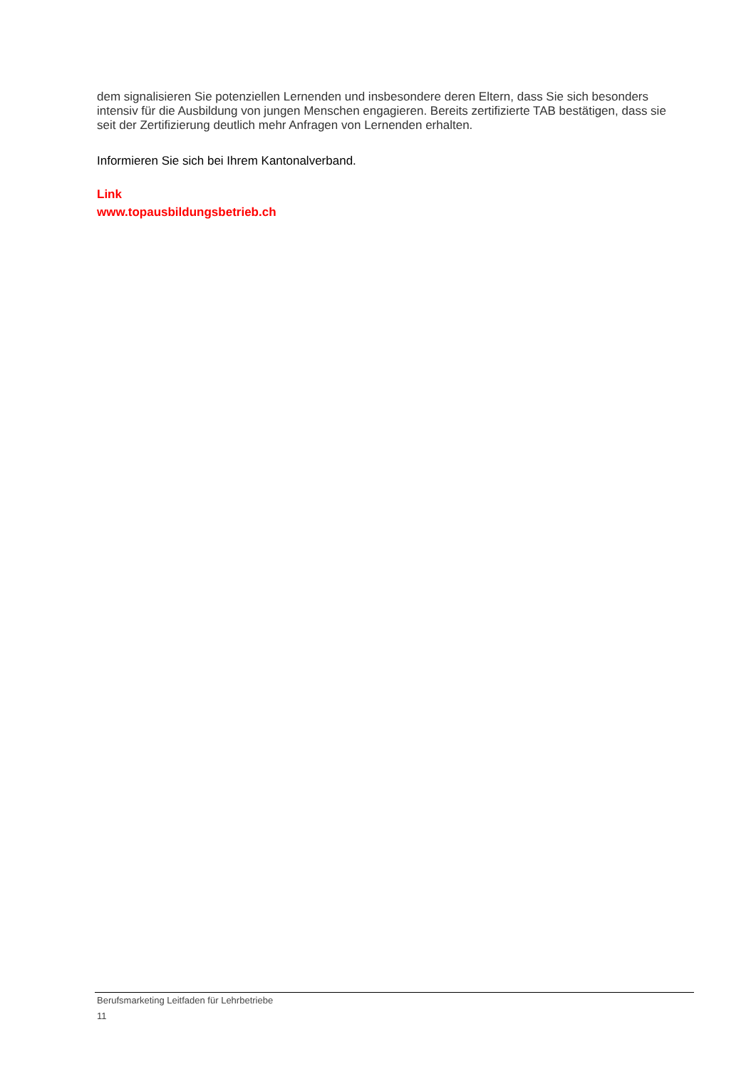dem signalisieren Sie potenziellen Lernenden und insbesondere deren Eltern, dass Sie sich besonders intensiv für die Ausbildung von jungen Menschen engagieren. Bereits zertifizierte TAB bestätigen, dass sie seit der Zertifizierung deutlich mehr Anfragen von Lernenden erhalten.
Informieren Sie sich bei Ihrem Kantonalverband.
Link
www.topausbildungsbetrieb.ch
Berufsmarketing Leitfaden für Lehrbetriebe
11